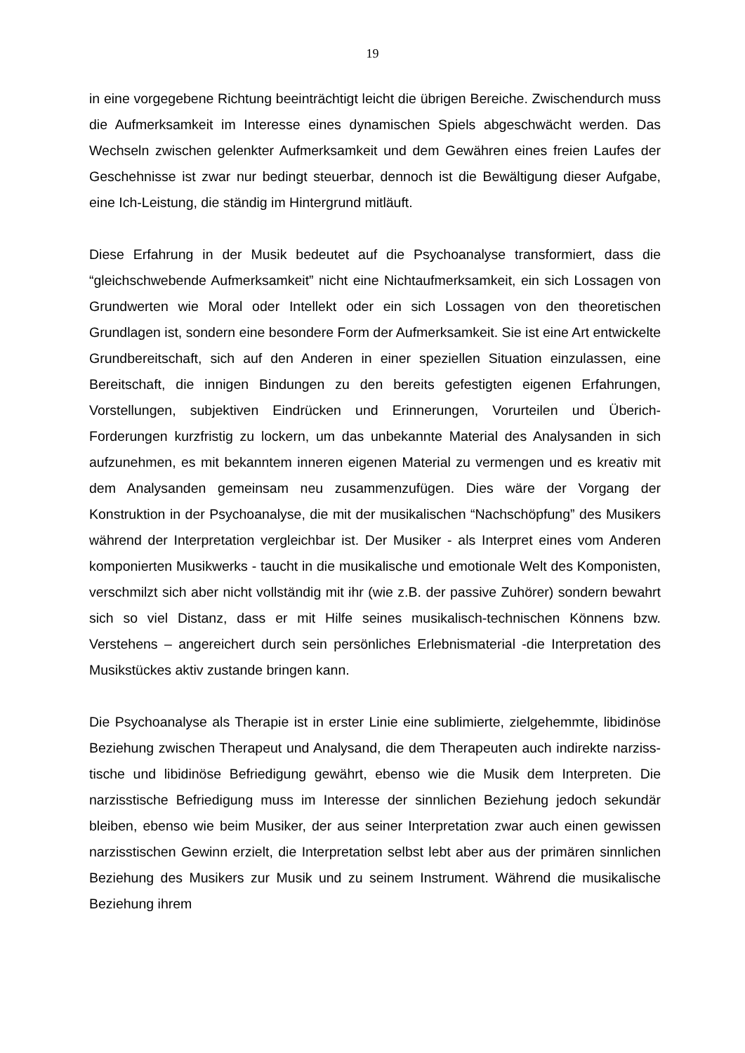19
in eine vorgegebene Richtung beeinträchtigt leicht die übrigen Bereiche. Zwischendurch muss die Aufmerksamkeit im Interesse eines dynamischen Spiels abgeschwächt werden. Das Wechseln zwischen gelenkter Aufmerksamkeit und dem Gewähren eines freien Laufes der Geschehnisse ist zwar nur bedingt steuerbar, dennoch ist die Bewältigung dieser Aufgabe, eine Ich-Leistung, die ständig im Hintergrund mitläuft.
Diese Erfahrung in der Musik bedeutet auf die Psychoanalyse transformiert, dass die “gleichschwebende Aufmerksamkeit” nicht eine Nichtaufmerksamkeit, ein sich Lossagen von Grundwerten wie Moral oder Intellekt oder ein sich Lossagen von den theoretischen Grundlagen ist, sondern eine besondere Form der Aufmerksamkeit. Sie ist eine Art entwickelte Grundbereitschaft, sich auf den Anderen in einer speziellen Situation einzulassen, eine Bereitschaft, die innigen Bindungen zu den bereits gefestigten eigenen Erfahrungen, Vorstellungen, subjektiven Eindrücken und Erinnerungen, Vorurteilen und Überich-Forderungen kurzfristig zu lockern, um das unbekannte Material des Analysanden in sich aufzunehmen, es mit bekanntem inneren eigenen Material zu vermengen und es kreativ mit dem Analysanden gemeinsam neu zusammenzufügen. Dies wäre der Vorgang der Konstruktion in der Psychoanalyse, die mit der musikalischen “Nachschöpfung” des Musikers während der Interpretation vergleichbar ist. Der Musiker - als Interpret eines vom Anderen komponierten Musikwerks - taucht in die musikalische und emotionale Welt des Komponisten, verschmilzt sich aber nicht vollständig mit ihr (wie z.B. der passive Zuhörer) sondern bewahrt sich so viel Distanz, dass er mit Hilfe seines musikalisch-technischen Könnens bzw. Verstehens – angereichert durch sein persönliches Erlebnismaterial -die Interpretation des Musikstückes aktiv zustande bringen kann.
Die Psychoanalyse als Therapie ist in erster Linie eine sublimierte, zielgehemmte, libidinöse Beziehung zwischen Therapeut und Analysand, die dem Therapeuten auch indirekte narziss-tische und libidinöse Befriedigung gewährt, ebenso wie die Musik dem Interpreten. Die narzisstische Befriedigung muss im Interesse der sinnlichen Beziehung jedoch sekundär bleiben, ebenso wie beim Musiker, der aus seiner Interpretation zwar auch einen gewissen narzisstischen Gewinn erzielt, die Interpretation selbst lebt aber aus der primären sinnlichen Beziehung des Musikers zur Musik und zu seinem Instrument. Während die musikalische Beziehung ihrem